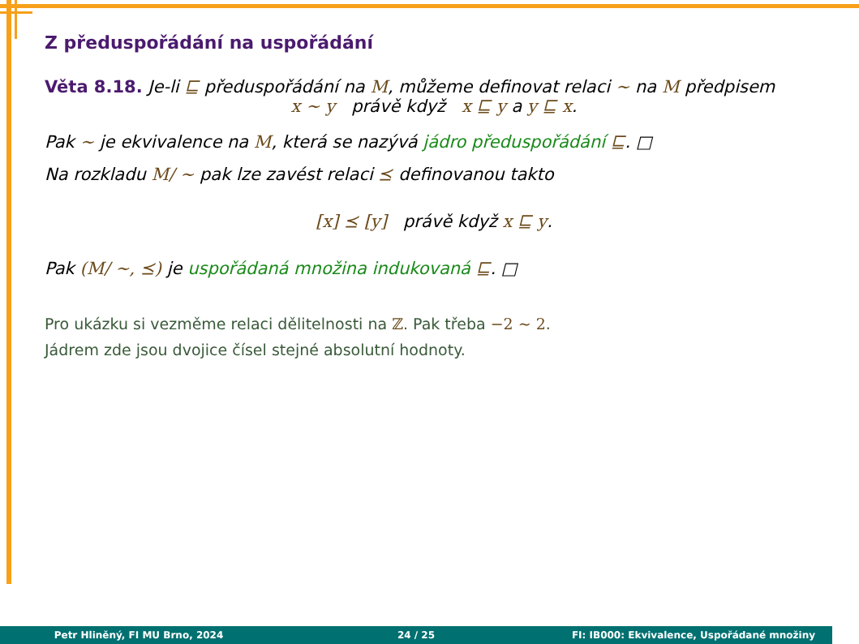Z předuspořádání na uspořádání
Věta 8.18. Je-li ⊑ předuspořádání na M, můžeme definovat relaci ∼ na M předpisem
x ∼ y právě když x ⊑ y a y ⊑ x.
Pak ∼ je ekvivalence na M, která se nazývá jádro předuspořádání ⊑. □
Na rozkladu M/ ∼ pak lze zavést relaci ⪯ definovanou takto
[x] ⪯ [y] právě když x ⊑ y.
Pak (M/ ∼, ⪯) je uspořádaná množina indukovaná ⊑. □
Pro ukázku si vezměme relaci dělitelnosti na ℤ. Pak třeba −2 ∼ 2.
Jádrem zde jsou dvojice čísel stejné absolutní hodnoty.
Petr Hliněný, FI MU Brno, 2024 24 / 25 FI: IB000: Ekvivalence, Uspořádané množiny